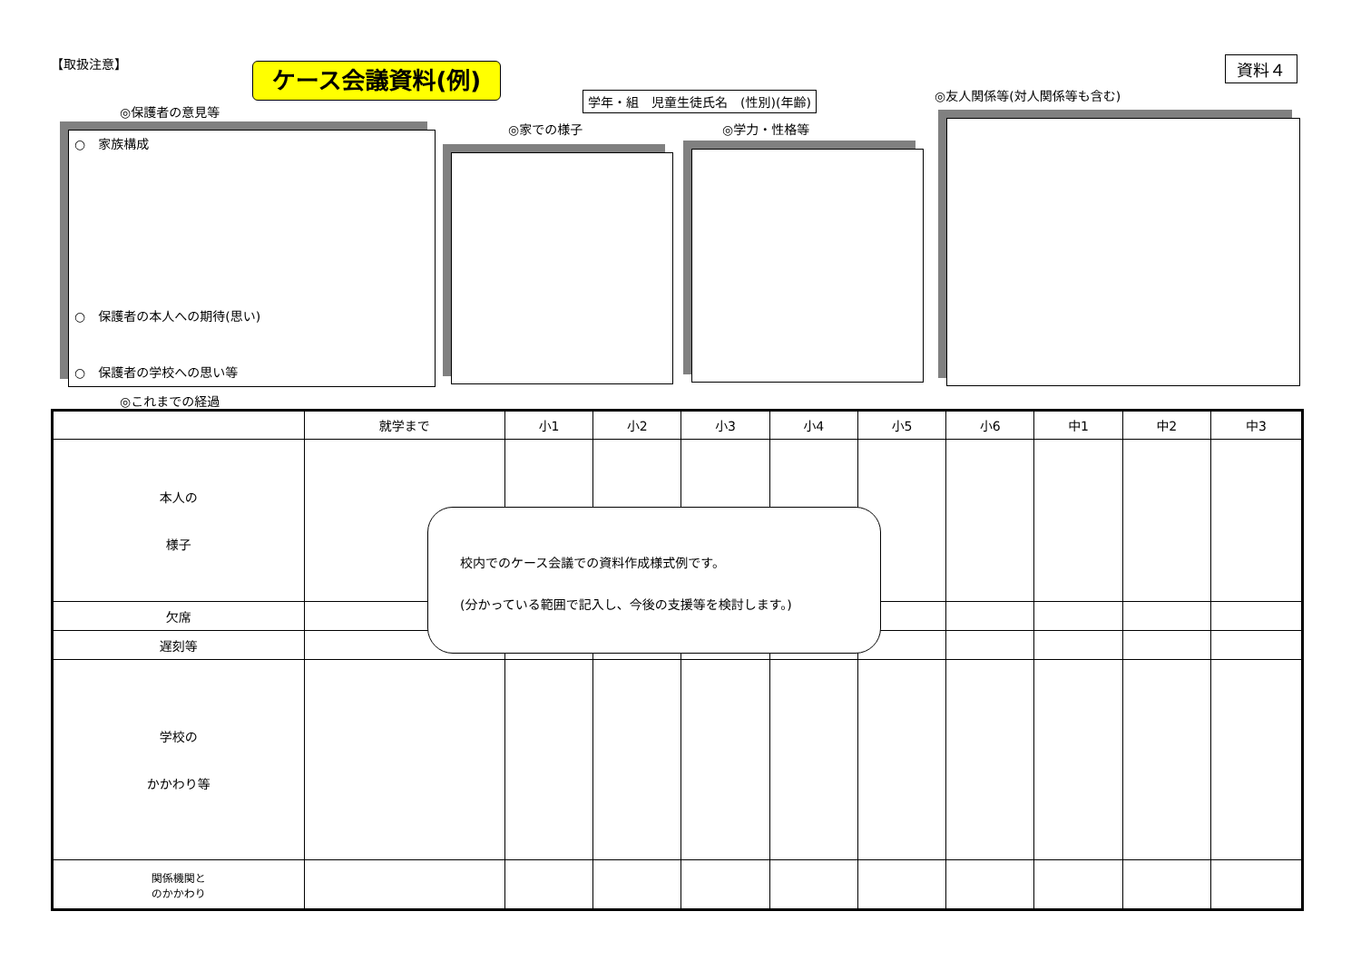【取扱注意】 ケース会議資料(例) 資料４
◎保護者の意見等
学年・組　児童生徒氏名　(性別)(年齢)
◎友人関係等(対人関係等も含む)
◎家での様子 ◎学力・性格等
○　家族構成
○　保護者の本人への期待(思い)
○　保護者の学校への思い等
◎これまでの経過
| | 就学まで | 小1 | 小2 | 小3 | 小4 | 小5 | 小6 | 中1 | 中2 | 中3 |
| --- | --- | --- | --- | --- | --- | --- | --- | --- | --- | --- |
| 本人の 様子 | | | | | | | | | | |
| 欠席 | | | | | | | | | | |
| 遅刻等 | | | | | | | | | | |
| 学校の かかわり等 | | | | | | | | | | |
| 関係機関と のかかわり | | | | | | | | | | |
校内でのケース会議での資料作成様式例です。
(分かっている範囲で記入し、今後の支援等を検討します。)